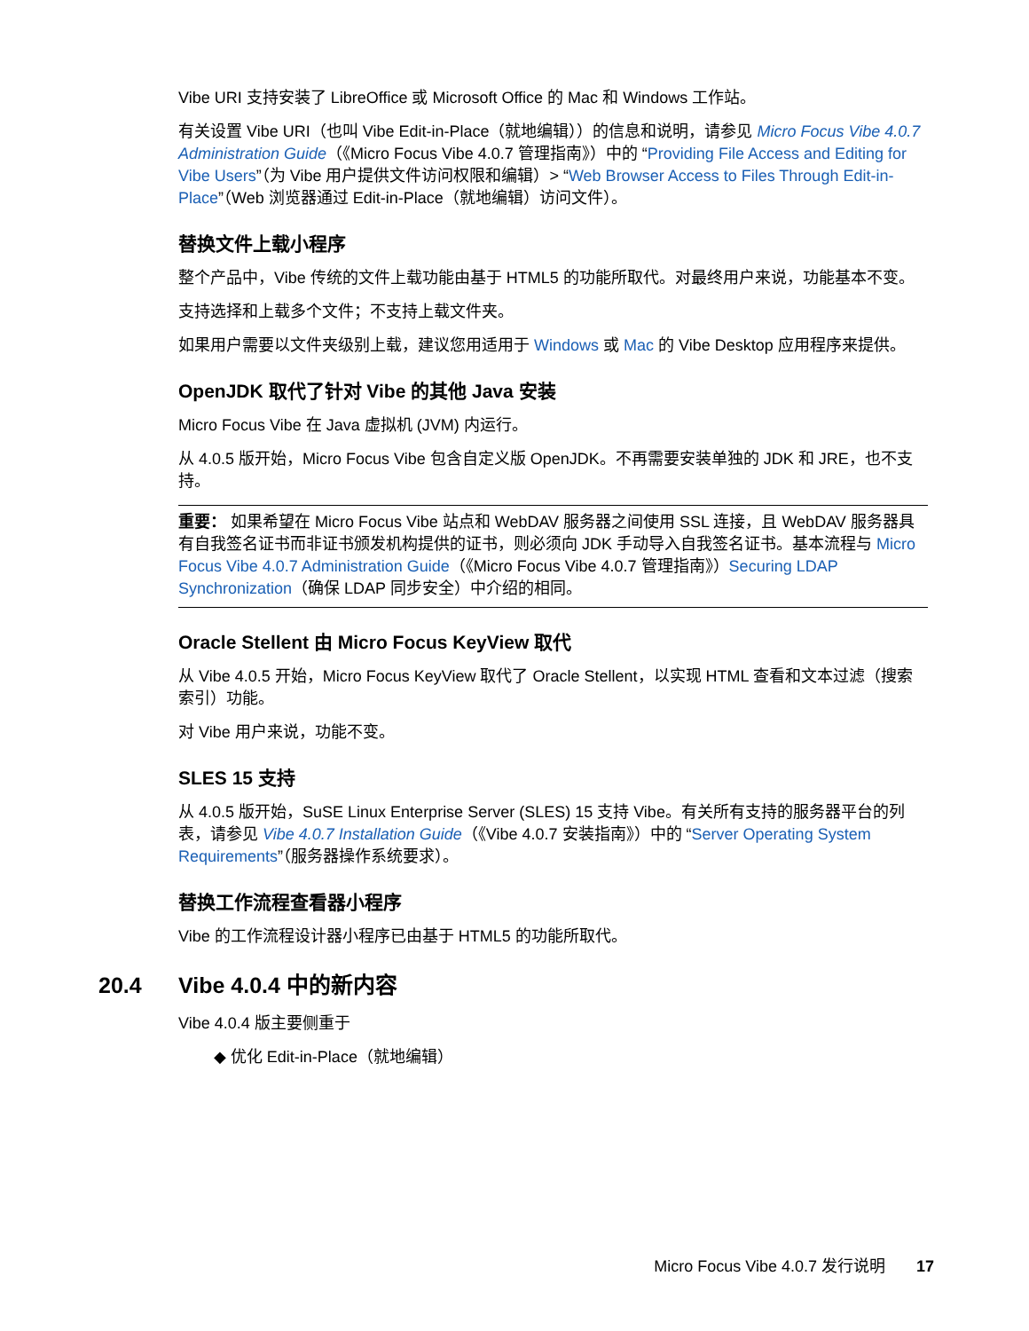Vibe URI 支持安装了 LibreOffice 或 Microsoft Office 的 Mac 和 Windows 工作站。
有关设置 Vibe URI（也叫 Vibe Edit-in-Place（就地编辑））的信息和说明，请参见 Micro Focus Vibe 4.0.7 Administration Guide（《Micro Focus Vibe 4.0.7 管理指南》）中的 “Providing File Access and Editing for Vibe Users”（为 Vibe 用户提供文件访问权限和编辑）> “Web Browser Access to Files Through Edit-in-Place”（Web 浏览器通过 Edit-in-Place（就地编辑）访问文件）。
替换文件上载小程序
整个产品中，Vibe 传统的文件上载功能由基于 HTML5 的功能所取代。对最终用户来说，功能基本不变。
支持选择和上载多个文件；不支持上载文件夹。
如果用户需要以文件夹级别上载，建议您用适用于 Windows 或 Mac 的 Vibe Desktop 应用程序来提供。
OpenJDK 取代了针对 Vibe 的其他 Java 安装
Micro Focus Vibe 在 Java 虚拟机 (JVM) 内运行。
从 4.0.5 版开始，Micro Focus Vibe 包含自定义版 OpenJDK。不再需要安装单独的 JDK 和 JRE，也不支持。
重要： 如果希望在 Micro Focus Vibe 站点和 WebDAV 服务器之间使用 SSL 连接，且 WebDAV 服务器具有自我签名证书而非证书颁发机构提供的证书，则必须向 JDK 手动导入自我签名证书。基本流程与 Micro Focus Vibe 4.0.7 Administration Guide（《Micro Focus Vibe 4.0.7 管理指南》）Securing LDAP Synchronization（确保 LDAP 同步安全）中介绍的相同。
Oracle Stellent 由 Micro Focus KeyView 取代
从 Vibe 4.0.5 开始，Micro Focus KeyView 取代了 Oracle Stellent，以实现 HTML 查看和文本过滤（搜索索引）功能。
对 Vibe 用户来说，功能不变。
SLES 15 支持
从 4.0.5 版开始，SuSE Linux Enterprise Server (SLES) 15 支持 Vibe。有关所有支持的服务器平台的列表，请参见 Vibe 4.0.7 Installation Guide（《Vibe 4.0.7 安装指南》）中的 “Server Operating System Requirements”（服务器操作系统要求）。
替换工作流程查看器小程序
Vibe 的工作流程设计器小程序已由基于 HTML5 的功能所取代。
20.4 Vibe 4.0.4 中的新内容
Vibe 4.0.4 版主要侧重于
◆ 优化 Edit-in-Place（就地编辑）
Micro Focus Vibe 4.0.7 发行说明 17